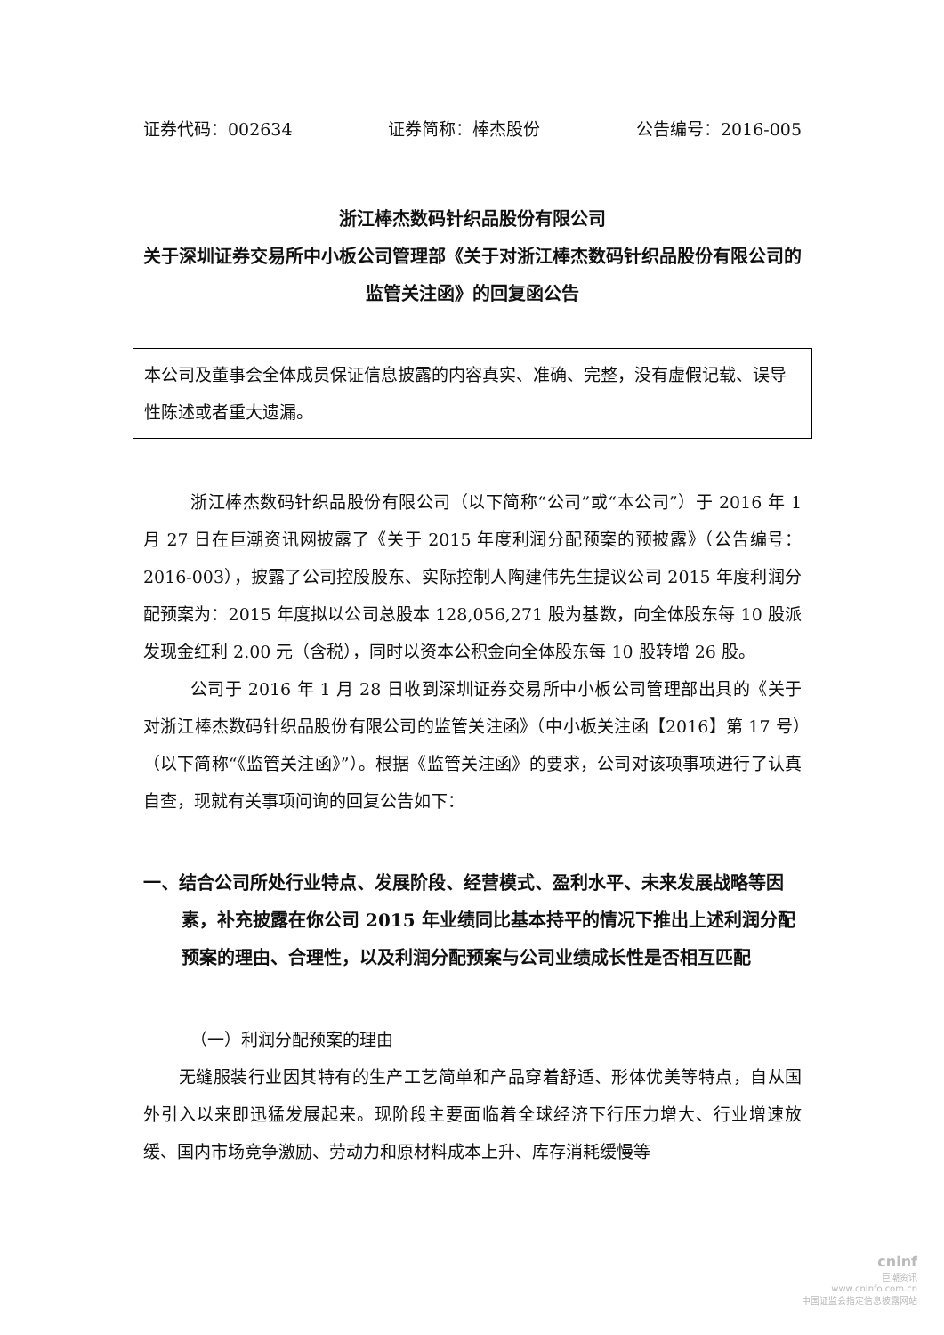证券代码：002634 证券简称：棒杰股份 公告编号：2016-005
浙江棒杰数码针织品股份有限公司
关于深圳证券交易所中小板公司管理部《关于对浙江棒杰数码针织品股份有限公司的监管关注函》的回复函公告
本公司及董事会全体成员保证信息披露的内容真实、准确、完整，没有虚假记载、误导性陈述或者重大遗漏。
浙江棒杰数码针织品股份有限公司（以下简称“公司”或“本公司”）于 2016 年 1 月 27 日在巨潮资讯网披露了《关于 2015 年度利润分配预案的预披露》（公告编号：2016-003），披露了公司控股股东、实际控制人陶建伟先生提议公司 2015 年度利润分配预案为：2015 年度拟以公司总股本 128,056,271 股为基数，向全体股东每 10 股派发现金红利 2.00 元（含税），同时以资本公积金向全体股东每 10 股转增 26 股。
公司于 2016 年 1 月 28 日收到深圳证券交易所中小板公司管理部出具的《关于对浙江棒杰数码针织品股份有限公司的监管关注函》（中小板关注函【2016】第 17 号）（以下简称“《监管关注函》”）。根据《监管关注函》的要求，公司对该项事项进行了认真自查，现就有关事项问询的回复公告如下：
一、结合公司所处行业特点、发展阶段、经营模式、盈利水平、未来发展战略等因素，补充披露在你公司 2015 年业绩同比基本持平的情况下推出上述利润分配预案的理由、合理性，以及利润分配预案与公司业绩成长性是否相互匹配
（一）利润分配预案的理由
无缝服装行业因其特有的生产工艺简单和产品穿着舒适、形体优美等特点，自从国外引入以来即迅猛发展起来。现阶段主要面临着全球经济下行压力增大、行业增速放缓、国内市场竞争激励、劳动力和原材料成本上升、库存消耗缓慢等
cninf
巨潮资讯
www.cninfo.com.cn
中国证监会指定信息披露网站